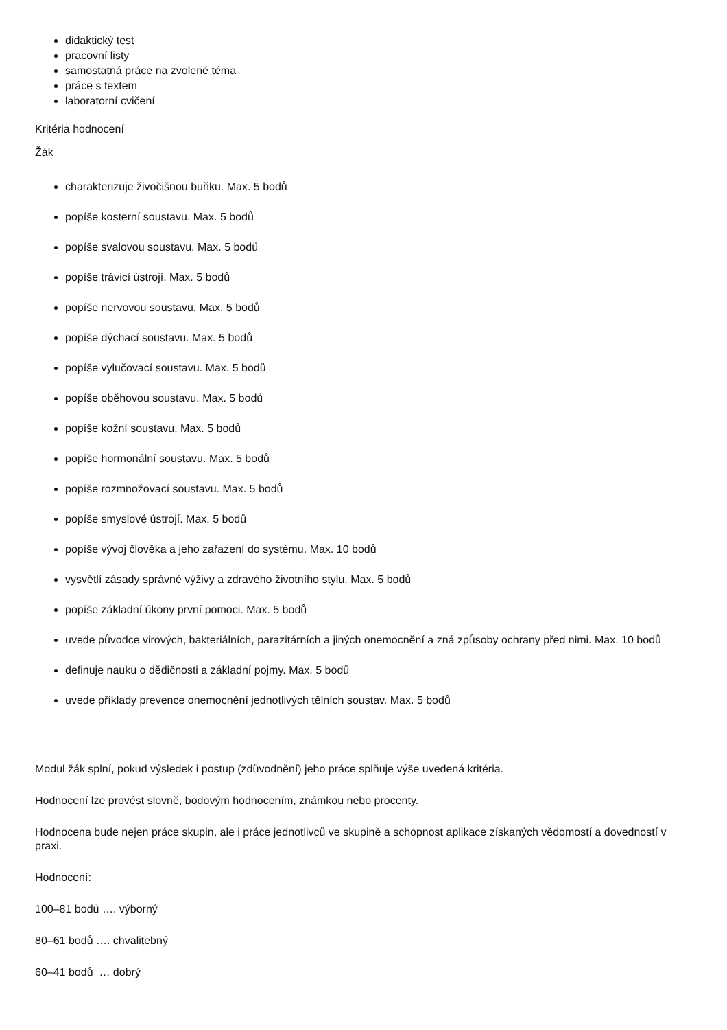didaktický test
pracovní listy
samostatná práce na zvolené téma
práce s textem
laboratorní cvičení
Kritéria hodnocení
Žák
charakterizuje živočišnou buňku. Max. 5 bodů
popíše kosterní soustavu. Max. 5 bodů
popíše svalovou soustavu. Max. 5 bodů
popíše trávicí ústrojí. Max. 5 bodů
popíše nervovou soustavu. Max. 5 bodů
popíše dýchací soustavu. Max. 5 bodů
popíše vylučovací soustavu. Max. 5 bodů
popíše oběhovou soustavu. Max. 5 bodů
popíše kožní soustavu. Max. 5 bodů
popíše hormonální soustavu. Max. 5 bodů
popíše rozmnožovací soustavu. Max. 5 bodů
popíše smyslové ústrojí. Max. 5 bodů
popíše vývoj člověka a jeho zařazení do systému. Max. 10 bodů
vysvětlí zásady správné výživy a zdravého životního stylu. Max. 5 bodů
popíše základní úkony první pomoci. Max. 5 bodů
uvede původce virových, bakteriálních, parazitárních a jiných onemocnění a zná způsoby ochrany před nimi. Max. 10 bodů
definuje nauku o dědičnosti a základní pojmy. Max. 5 bodů
uvede příklady prevence onemocnění jednotlivých tělních soustav. Max. 5 bodů
Modul žák splní, pokud výsledek i postup (zdůvodnění) jeho práce splňuje výše uvedená kritéria.
Hodnocení lze provést slovně, bodovým hodnocením, známkou nebo procenty.
Hodnocena bude nejen práce skupin, ale i práce jednotlivců ve skupině a schopnost aplikace získaných vědomostí a dovedností v praxi.
Hodnocení:
100–81 bodů …. výborný
80–61 bodů …. chvalitebný
60–41 bodů … dobrý